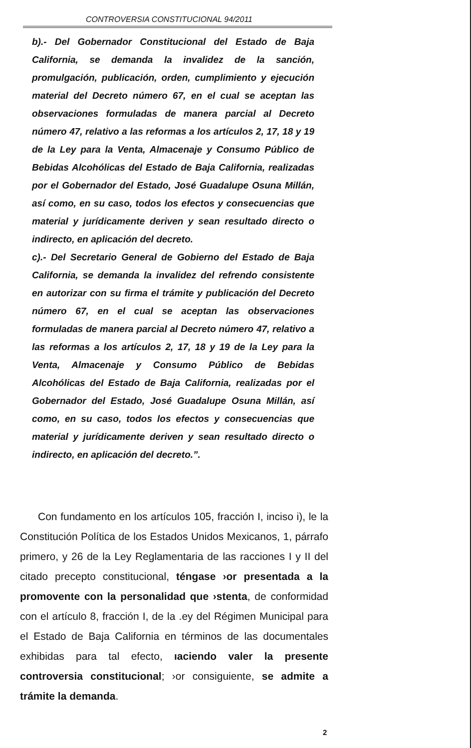CONTROVERSIA CONSTITUCIONAL 94/2011
b).- Del Gobernador Constitucional del Estado de Baja California, se demanda la invalidez de la sanción, promulgación, publicación, orden, cumplimiento y ejecución material del Decreto número 67, en el cual se aceptan las observaciones formuladas de manera parcial al Decreto número 47, relativo a las reformas a los artículos 2, 17, 18 y 19 de la Ley para la Venta, Almacenaje y Consumo Público de Bebidas Alcohólicas del Estado de Baja California, realizadas por el Gobernador del Estado, José Guadalupe Osuna Millán, así como, en su caso, todos los efectos y consecuencias que material y jurídicamente deriven y sean resultado directo o indirecto, en aplicación del decreto.
c).- Del Secretario General de Gobierno del Estado de Baja California, se demanda la invalidez del refrendo consistente en autorizar con su firma el trámite y publicación del Decreto número 67, en el cual se aceptan las observaciones formuladas de manera parcial al Decreto número 47, relativo a las reformas a los artículos 2, 17, 18 y 19 de la Ley para la Venta, Almacenaje y Consumo Público de Bebidas Alcohólicas del Estado de Baja California, realizadas por el Gobernador del Estado, José Guadalupe Osuna Millán, así como, en su caso, todos los efectos y consecuencias que material y jurídicamente deriven y sean resultado directo o indirecto, en aplicación del decreto.”.
Con fundamento en los artículos 105, fracción I, inciso i), le la Constitución Política de los Estados Unidos Mexicanos, 1, párrafo primero, y 26 de la Ley Reglamentaria de las racciones I y II del citado precepto constitucional, téngase ›or presentada a la promovente con la personalidad que ›stenta, de conformidad con el artículo 8, fracción I, de la .ey del Régimen Municipal para el Estado de Baja California en términos de las documentales exhibidas para tal efecto, ıaciendo valer la presente controversia constitucional; ›or consiguiente, se admite a trámite la demanda.
2